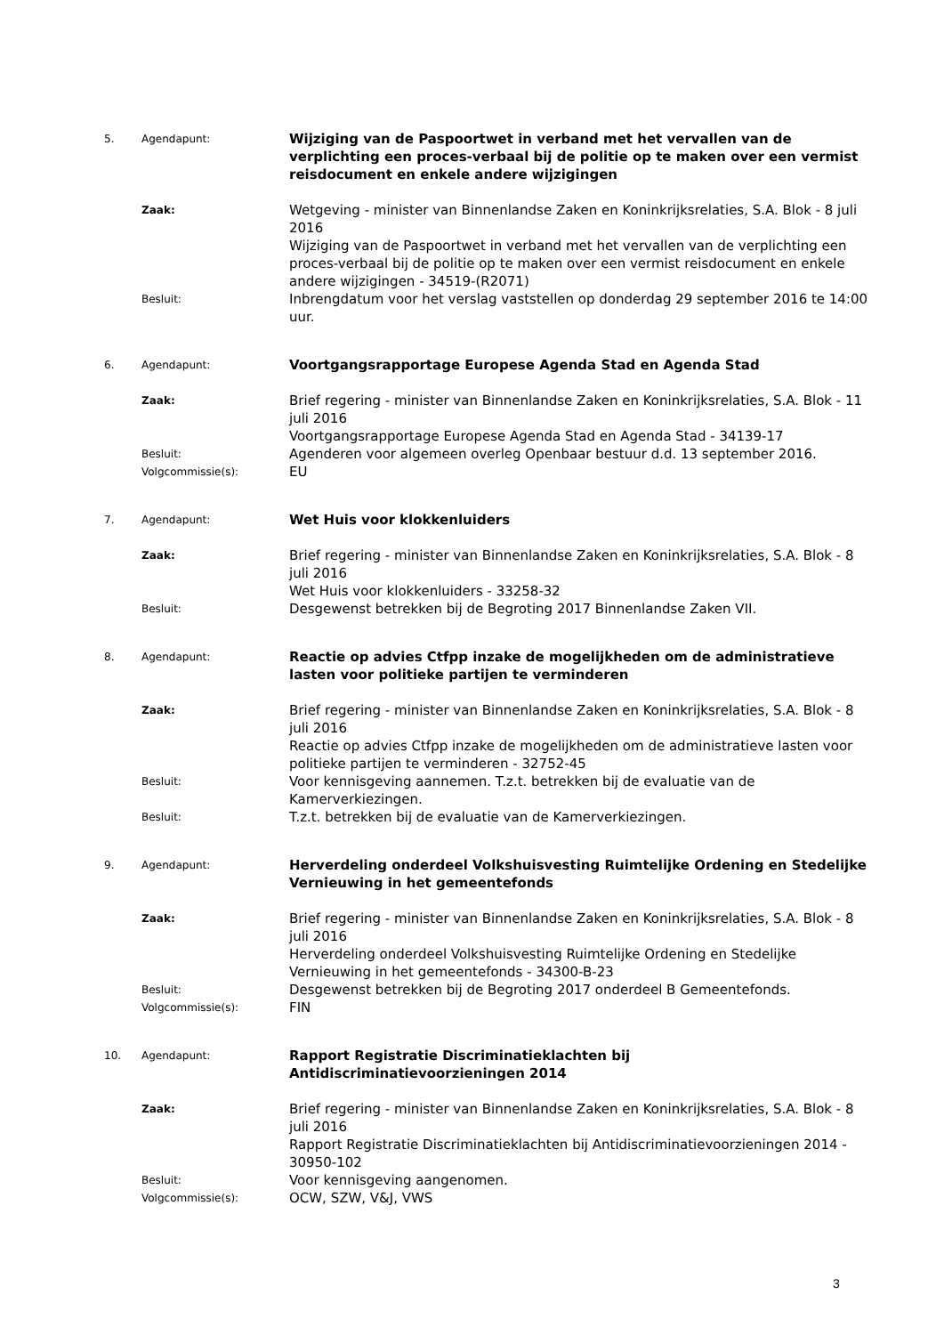| 5. | Agendapunt: | Wijziging van de Paspoortwet in verband met het vervallen van de verplichting een proces-verbaal bij de politie op te maken over een vermist reisdocument en enkele andere wijzigingen |
| | Zaak: | Wetgeving - minister van Binnenlandse Zaken en Koninkrijksrelaties, S.A. Blok - 8 juli 2016 Wijziging van de Paspoortwet in verband met het vervallen van de verplichting een proces-verbaal bij de politie op te maken over een vermist reisdocument en enkele andere wijzigingen - 34519-(R2071) |
| | Besluit: | Inbrengdatum voor het verslag vaststellen op donderdag 29 september 2016 te 14:00 uur. |
| 6. | Agendapunt: | Voortgangsrapportage Europese Agenda Stad en Agenda Stad |
| | Zaak: | Brief regering - minister van Binnenlandse Zaken en Koninkrijksrelaties, S.A. Blok - 11 juli 2016 Voortgangsrapportage Europese Agenda Stad en Agenda Stad - 34139-17 |
| | Besluit: | Agenderen voor algemeen overleg Openbaar bestuur d.d. 13 september 2016. |
| | Volgcommissie(s): | EU |
| 7. | Agendapunt: | Wet Huis voor klokkenluiders |
| | Zaak: | Brief regering - minister van Binnenlandse Zaken en Koninkrijksrelaties, S.A. Blok - 8 juli 2016 Wet Huis voor klokkenluiders - 33258-32 |
| | Besluit: | Desgewenst betrekken bij de Begroting 2017 Binnenlandse Zaken VII. |
| 8. | Agendapunt: | Reactie op advies Ctfpp inzake de mogelijkheden om de administratieve lasten voor politieke partijen te verminderen |
| | Zaak: | Brief regering - minister van Binnenlandse Zaken en Koninkrijksrelaties, S.A. Blok - 8 juli 2016 Reactie op advies Ctfpp inzake de mogelijkheden om de administratieve lasten voor politieke partijen te verminderen - 32752-45 |
| | Besluit: | Voor kennisgeving aannemen. T.z.t. betrekken bij de evaluatie van de Kamerverkiezingen. |
| | Besluit: | T.z.t. betrekken bij de evaluatie van de Kamerverkiezingen. |
| 9. | Agendapunt: | Herverdeling onderdeel Volkshuisvesting Ruimtelijke Ordening en Stedelijke Vernieuwing in het gemeentefonds |
| | Zaak: | Brief regering - minister van Binnenlandse Zaken en Koninkrijksrelaties, S.A. Blok - 8 juli 2016 Herverdeling onderdeel Volkshuisvesting Ruimtelijke Ordening en Stedelijke Vernieuwing in het gemeentefonds - 34300-B-23 |
| | Besluit: | Desgewenst betrekken bij de Begroting 2017 onderdeel B Gemeentefonds. |
| | Volgcommissie(s): | FIN |
| 10. | Agendapunt: | Rapport Registratie Discriminatieklachten bij Antidiscriminatievoorzieningen 2014 |
| | Zaak: | Brief regering - minister van Binnenlandse Zaken en Koninkrijksrelaties, S.A. Blok - 8 juli 2016 Rapport Registratie Discriminatieklachten bij Antidiscriminatievoorzieningen 2014 - 30950-102 |
| | Besluit: | Voor kennisgeving aangenomen. |
| | Volgcommissie(s): | OCW, SZW, V&J, VWS |
3